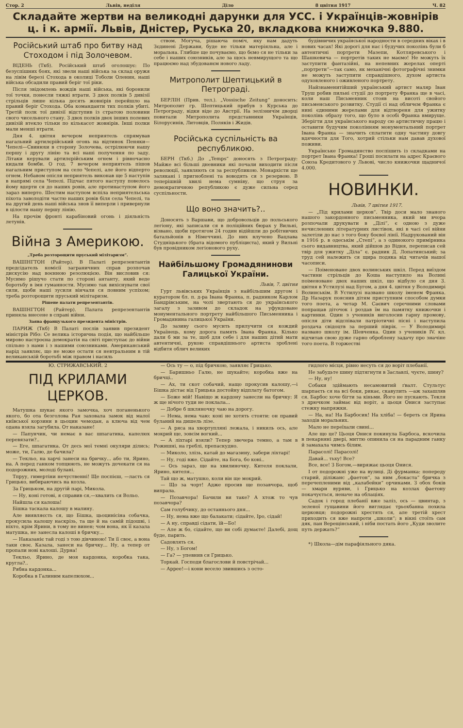Стор. 2 Львів, неділя Діло 8 цвітня 1917 Ч. 82
Складайте жертви на великодні дарунки для УСС. і Українців-жовнірів ц. і к. армії. Львів, Дністер, Руська 20, вкладкова книжочка 9.880.
Російський штаб про битву над Стоходом і під Золочевом.
ВІДЕНЬ (Ткб). Російський штаб оголошує: По безуспішних боях, які звели наші війська за склад оружя на лівім березі Стохода в околиці Тоболи Оленин, наші війська обсадили правий беріг тої ріки.
Після звідомлень вождів наші війська, які боронили тої точки, понесли тяжкі втрати. З двох полків 5 дивізії стрільців лише кілька десять жовнірів перейшло на правий беріг Стохода. Оба команданти тих полків убиті. Третій полк тої дивізії відступив із стратою половини свого чисельного стану. З двох полків двох інших полевих дивізій втекло тільки по кількасот жовнірів. Інші полки мали менші втрати.
Дня 4. цвітня вечером неприятель спрямував нагальний артилєрійський огонь на відтинок Пеняки—Чепелі—Свинюхи в сторону Золочева, острілюючи нашу першу і другу лінію та всі наші получення по заду. Літаки керували артилєрійським огнем і рівночасно кидали бомби. О год. 7 вечером неприятель пішов нагальним приступом на село Чепелі, але його відперто огнем. Небавом опісля неприятель виконав ще 5 наступів в напрямі села Чепелі. Підчас пятого наступу повелось йому вдерти ся до наших ровів, але протинаступом його зараз виперто. Шестим наступом вспіла неприятельська піхота заволодіти частю наших ровів біля села Чепелі, та на другий день наші війська знов її виперли і привернули в цілости нашу першу лінію.
На прочім фронті карабіновий огонь і діяльність летунів.
Війна з Америкою.
„Треба розторощити пруський мілітаризм“.
ВАШІНГТОН (Райтер). В Палаті репрезентантів предсідатель комісії заграничних справ розпочав дискусію над воєнною резолюцією. Він висловив ся: Мусимо рішучо стати по стороні антанту, який веде боротьбу в імя гуманности. Мусимо так вихіснувати свої сили, щоби наші зусиля вінчали ся повним успіхом; треба розторощити пруський мілітаризм.
Рішене палати репрезентантів.
ВАШІНГТОН (Райтер). Палата репрезентантів приняла внесене в справі війни.
Заява французького президента міністрів.
ПАРИЖ (Ткб) В Палаті послів заявив президент міністрів Рібо: Се велика історична подія, що найбільше мирово настроєна демократія на світі приступає до війни спільно з нами і з нашими союзниками. Американський нарід заявляє, що не може остати ся невтральним в тій великанській боротьбі між правом і насиль
ством. Могуча, рішаюча поміч, яку нам дадуть Зєдинені Держави, буде не тільки матеріяльна, але і моральна. Глибше ще почуваємо, що бємо ся не тільки за себе і наших союзників, але за щось невмирущого та що працюємо над збудованєм нового ладу.
Митрополит Шептицький в Петрограді.
БЕРЛІН (Прив. тел.). „Vossische Zeitung“ доносить: Митрополит гр. Шептицький прибув з Курська до Петрограду, відки віде до Австрії. На зелізничім дворці повитали Митрополита представники Українців, Білорусинів, Литовців, Поляків і Жидів.
Російська суспільність ва республикою.
БЕРН (Ткб.) До „Temps“ доносять з Петрограду: Майже всі більші дневники які почали виходити після революції, заявляють ся за республикою. Монархісти ще залякані і пригноблені та воводять ся з резервою. В теперішній хвилі нема сумніву, що струя за демократичною републикою є дуже сильна серед суспільности.
Що воно значить?..
Доносять з Варшави, що добровольців до польського легіону, які записали ся в поліційних бюрах у Вильні, візвано, щоби протягом 24 годин відійшли до робітничих батальйонів в Німеччині. До них влучено Вацлава Студніцького (брата відомого публіциста), який у Вильні був провідником легіонового руху.
Найбільшому Громадянинови Галицької України.
Львів, 7. цвітня
Гурт львівських Українців з найбільшим другом і куратором бл. п. д-ра Івана Франка, п. радником Карлом Бандрівським, на чолі звертають ся до українського загалу з зазивом до складок на уфундоване монументального портрету найбільшого Письменника і Громадянина галицької України.
До зазиву сього мусить прилучити ся кождий Українець, кому дорога память Івана Франка. Кілько дали б ми за те, щоб для себе і для наших дітий мати автентичні, рукою справдішнього артиста зроблені відбитя облич великих
будівничих української народности в середних віках і в нових часах! Які дорогі для нас і будучих поколінь були б автентичні портрети Мазепи, Котляревського і Шашкевича — портретів таких не маємо! Не можуть їх заступити фантазійні, на непевних жерелах оперті „портрети“—так само, як механічні фотографічні знимки не можуть заступити справдішного, духом артиста одуховленого і оживленого портрету.
Найзнаменитійший український артист маляр Іван Труш робив пильні студії до портрету Франка ще в часі, коли наш Письменник стояв на висоті свойого письменського розвитку. Студії сі над обличєм Франка є нині єдиними жерелами для відтвореня для ужитку поколінь образу того, що було в особі Франка вмируще. Зберігти для українського народу сю артистичну працю і оставити будучим поколінням монументальний портрет Івана Франка — значить сплатити одну частину довгу вдячности для Того, хотрий стільки нам давав духової поживи.
Українське Громадянство поспішить із складками на портрет Івана Франка! Гроші посилати на адрес Краєвого Союза Кредитового у Львові, число книжочки щадничої 4.000.
НОВИНКИ.
Львів, 7 цвітня 1917.
— „Під крилами церков“. Твір доси мало знаного нашого закордонного письменника, який ми вчора розпочали друкувати в „Ділі“, є одною з дуже нечисленних літературних листівок, які в часі сеї війни залетіли до нас з того боку боєвої лінії. Надрукований він в 1916 р. в одеськім „Степі“, а з одинокого примірника сього видавництва, який дійшов до Відня, переписав сей твір для ужитку „Діла“ є. радник Д. Лопатинський; за труд сей належить ся щира подяка від читачів нашої часописи.
— Поіменоване двох волинських шкіл. Перед виїздом частини стрільців до Коша наступило на Волині поіменоване двох наших шкіл, що відбуло ся дня 3. цвітня в Устилузі над Бугом, а дня 4. цвітня у Володимирі Волинськім. В Устилузі названо школу іменем Франка. Др Назарук пояснив дітям приступним способом думки того поета, а четар М. Саєвич серечними словами попращав діточок і роздав їм на памятку книжочки і картинки. Один з учеників виголосив гарну промову, опісля діти відспівали патріотичні пісні і наступила роздача свідоцтв за перший піврік. — У Володимирі названо школу ім. Шевченка. Один з учеників IV. кл. відчитав свою дуже гарно оброблену задачу про значіне того поета. В торжестві
Ю. СТРИЖАВСЬКИЙ. 2
ПІД КРИЛАМИ ЦЕРКОВ.
Матушка шукає якого замочка, хоч поганенького якого, бо ота безголова Рая заховала замок від малої київської корзини в цьоцин чемодан, а ключа від чем одана взяла загубила. От наказане!
— Папунчик, чи немає в вас шпагатика, капелюх перевязати?..
— Еге, шпагатика. От десь мої темні окуляри ділись; може, ти, Галю, де бачила?
— Текльо, на харчі занеси на бричку... або ти, Ярино, на. А перед ганком топцюють, не можуть дочекати ся на подорожних, молоді булані.
Тпруу, гимертіни нечуственні! Ще поспієш, —ласть ся Грицько, вибираючись на козла.
За Грицьком, на другій парі, Микола.
— Ну, коні готові, я справив ся,—хвалить ся Вольо.
Найшла ся калоша!
Бішка таскала калошу в малину.
Але виявляєсть ся, що Бішка, цьоцинісіна собачка, прокусила калошу наскрізь, та ще й на самій підошві, і ніхто, крім Ярини, в тому не винен; чом вона, як її казала матушка, не занесла калоші в бричку...
— Наказаніє тай годі з тою дівчиною! Ти її своє, а вона таки своє. Казала, занеси на бричку... Ну, а тепер от пропали нові калоші. Дурна!
Текльо, Ярино, де моя кардонка, коробка така, кругла?..
Рябна кардонка...
Коробка в Галиним капелюхом...
— Ось ту — о, під бричкою, заявляє Грицько.
— Баришньо Галю, не шукайте; коробка вже на бричці..
— Ах, ти скот собачий, нащо прокусив калошу,—і Бішка дістає від Грицька достойну відплату батогом.
— Боже мій! Навіщо ж кардону занесли на бричку: Я ж ще нічого туди не поклала...
— Добре б шкляночку чаю на дорогу.
— Нема, нема чаю: коні не хотять стояти: он правий буланий на дишель лізе.
— А ряса на хвортупляні лежала, і никиль ось, але мокрий ще, зовсім вогкий...
— А ліхтарі взяли? Тепер звечера темно, а там в Рожишні, на греблі, препаскудно.
— Миколо, злізь, катай до магазину, забери ліхтарі!
— Ну, годі вже. Сідайте, на Бога, бо коні..
— Ось зараз, ще на хвилиночку. Кителя поклали, Ярино, кителя...
Тай що ж, матушко, коли він ще мокрий.
— Що за чорт! Адже просив ще позавчора, щоб випрала.
— Позавчора! Бачили ви таке? А хтож то чув позавчора?
Сам голубчику, до останнього дня...
— Ну, нема вже що балакати; сідайте, Іро, сідай!
— А ну, справді сідати, їй—Бо!
— Але ж бо, сідайте, що ви собі думаєте! Далебі, дощ буде, парить.
Садовлять ся.
— Ну, з Богом!
— Га? — упевнив ся Грицько.
Торкай. Господи благослови й повстрічай...
— Аррее!—і кони весело звившись з осто-
гидлого місця, рівно несуть ся до воріт плебанії.
Не забудьте шину підтягнути в Заславлі, чуєте, шину?
— Ну, ну!
Собаки здіймають несамовитий ґвалт. Стультус шарпаєть ся на всі боки, рикає, скавулить —аж захашляв ся. Барбос хоче бігти за кіньми. Його не пускають. Текля з дрючком займає від воріт, а цьоця Онися заступає стежку напряжки.
— На, на! На Барбосик! На хліба! — береть ся Ярина заходів моральних.
Мало не переїхали свині...
Але що це? Цьоця Онися покинула Барбоса, вскочила в пекарняні двері, миттю опинила ся на парадним ганку й замахала чимсь білим.
Парасолі! Парасолі!
Давай... тьху! Все?
Все, все! З Богом,—виряжає цьоця Онися.
І от подорожні уже на вулиці. Ді фурманка: попереду старий, діліжанс „фаетон“, за ним „бокаста“ бричка з перечепленими від „калабейки“ орчиками. З обох боків — хмари вуряви, і Грицько на козлах фаетону покачується, неначе на облаціях.
Садок і город плебанії вже заліз, ось — цвинтар, з зеленої гущавини його виглядає трьохбанна похила церковця; подорожні хрестять ся, але третій хрест приходить ся вже напроти „школи“; в вікні стоїть сам дяк, пан Верещінський, і ніби постать його „Куди зволите путь держать?“
*) Школа—дім парафіяльного дяка.